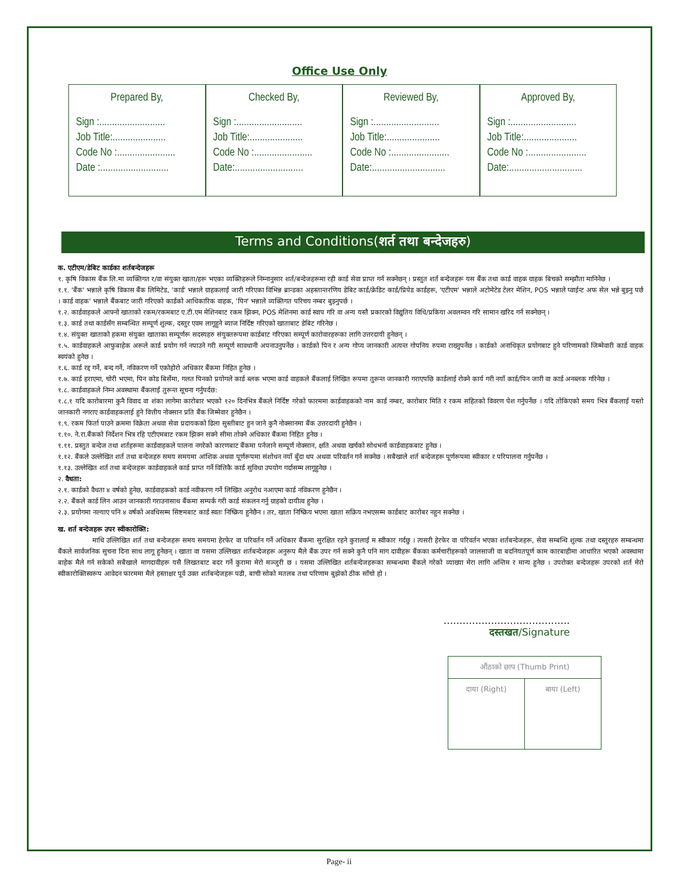Office Use Only
Prepared By,
Sign :..........................
Job Title:.....................
Code No :.......................
Date :...........................
Checked By,
Sign :..........................
Job Title:.....................
Code No :.......................
Date:...........................
Reviewed By,
Sign :..........................
Job Title:.....................
Code No :.......................
Date:.............................
Approved By,
Sign :..........................
Job Title:.....................
Code No :.......................
Date:.............................
Terms and Conditions(शर्त तथा बन्देजहरु)
क. एटीएम/डेबिट कार्डका शर्तबन्देजहरू
१. कृषि विकास बैंक लि.मा व्यक्तिगत र/वा संयुक्त खाता/हरू भएका व्यक्तिहरूले निम्नानुसार शर्त/बन्देजहरूमा रही कार्ड सेवा प्राप्त गर्न सक्नेछन् । प्रस्तुत शर्त बन्देजहरू यस बैंक तथा कार्ड वाहक ग्राहक बिचको सम्झौता मानिनेछ ।
१.१. 'बैंक' भन्नाले कृषि विकास बैंक लिमिटेड, 'कार्ड' भन्नाले ग्राहकलाई जारी गरिएका विभिन्न ब्रान्डका अहस्तान्तरणिय डेबिट कार्ड/क्रेडिट कार्ड/प्रिपेड कार्डहरू, 'एटीएम' भन्नाले अटोमेटेड टेलर मेशिन, POS भन्नाले प्वाईन्ट अफ सेल भन्ने बुझ्नु पर्छ । कार्ड वाहक' भन्नाले बैंकबाट जारी गरिएको कार्डको आधिकारिक वाहक, 'पिन' भन्नाले व्यक्तिगत परिचय नम्बर बुझ्नुपर्छ ।
१.२. कार्डवाहकले आफ्नो खाताको रकम/रकमबाट ए.टी.एम मेशिनबाट रकम झिक्न, POS मेशिनमा कार्ड स्वाप गरि वा अन्य यस्तै प्रकारको विद्युतिय विधि/प्रकिया अवलम्वन गरि सामान खरिद गर्न सक्नेछन् ।
१.३. कार्ड तथा कार्डसँग सम्बन्धित सम्पूर्ण शुल्क, दस्तुर एवम लागूहुने ब्याज निर्दिष्ट गरिएको खाताबाट डेबिट गरिनेछ ।
१.४. संयुक्त खाताको हकमा संयुक्त खाताका सम्पूर्णरू सदस्यहरु संयुक्तरूपमा कार्डबाट गरिएका सम्पूर्ण कारोवारहरूका लागि उत्तरदायी हुनेछन् ।
१.५. कार्डवाहकले आफुबाहेक अरूले कार्ड प्रयोग गर्न नपाउने गरी सम्पूर्ण सावधानी अपनाउनुपर्नेछ । कार्डको पिन र अन्य गोप्य जानकारी अत्यन्त गोपनिय रुपमा राख्नुपर्नेछ । कार्डको अनाधिकृत प्रयोगबाट हुने परिणामको जिम्मेवारी कार्ड वाहक स्वयंको हुनेछ ।
१.६. कार्ड रद्द गर्ने, बन्द गर्ने, नविकरण गर्ने एकोहोरो अधिकार बैंकमा निहित हुनेछ ।
१.७. कार्ड हराएमा, चोरी भएमा, पिन कोड बिर्सेमा, गलत पिनको प्रयोगले कार्ड ब्लक भएमा कार्ड वाहकले बैंकलाई लिखित रूपमा तुरून्त जानकारी गराएपछि कार्डलाई रोक्ने कार्य गरी नयाँ कार्ड/पिन जारी वा कार्ड अनब्लक गरिनेछ ।
१.८. कार्डवाहकले निम्न अवस्थामा बैंकलाई तुरून्त सूचना गर्नुपर्दछ:
१.८.१ यदि कारोबारमा कुनै विवाद वा शंका लागेमा कारोबार भएको १२० दिनभित्र बैंकले निर्दिष्ट गरेको फारममा कार्डवाहकको नाम कार्ड नम्बर, कारोबार मिति र रकम सहितको विवरण पेश गर्नुपर्नेछ । यदि तोकिएको समय भित्र बैंकलाई यस्तो जानकारी नगराए कार्डवाहकलाई हुने वित्तीय नोक्सान प्रति बैंक जिम्मेवार हुनेछैन ।
१.९. रकम फिर्ता पाउने क्रममा विक्रेता अथवा सेवा प्रदायकको ढिला सुस्तीबाट हुन जाने कुनै नोक्सानमा बैंक उत्तरदायी हुनेछैन ।
१.१०. ने.रा.बैंकको निर्देशन भित्र रहि एटीएमबाट रकम झिक्न सक्ने सीमा तोक्ने अधिकार बैंकमा निहित हुनेछ ।
१.११. प्रस्तुत बन्देज तथा शर्तहरूमा कार्डवाहकले पालना नगरेको कारणबाट बैंकमा पर्नजाने सम्पूर्ण नोक्सान, क्षति अथवा खर्चको सोधभर्ना कार्डवाहकबाट हुनेछ ।
१.१२. बैंकले उल्लेखित शर्त तथा बन्देजहरु समय समयमा आंशिक अथवा पूर्णरूपमा संशोधन नयाँ बुँदा थप अथवा परिवर्तन गर्न सक्नेछ । सबैखाले शर्त बन्देजहरू पूर्णरूपमा स्वीकार र परिपालना गर्नुपर्नेछ ।
१.१३. उल्लेखित शर्त तथा बन्देजहरू कार्डवाहकले कार्ड प्राप्त गर्ने वित्तिकै कार्ड सुविधा उपयोग गर्दासम्म लागूहुनेछ ।
२. वैधता:
२.१. कार्डको वैधता ४ वर्षको हुनेछ, कार्डवाहकको कार्ड नवीकरण गर्ने लिखित अनुरोध नआएमा कार्ड नविकरण हुनेछैन ।
२.२. बैंकले कार्ड लिन आउन जानकारी गराउनासाथ बैंकमा सम्पर्क गरी कार्ड संकलन गर्नु ग्राहको दायीत्व हुनेछ ।
२.३. प्रयोगमा नल्याए पनि ४ वर्षको अवधिसम्म सिष्टमबाट कार्ड स्वतः निष्क्रिय हुनेछैन । तर, खाता निष्क्रिय भएमा खाता सक्रिय नभएसम्म कार्डबाट कारोबर नहुन सक्नेछ ।
ख. शर्त बन्देजहरू उपर स्वीकारोक्ति:
माथि उल्लिखित शर्त तथा बन्देजहरू समय समयमा हेरफेर वा परिवर्तन गर्ने अधिकार बैंकमा सुरक्षित रहने कुरालाई म स्वीकार गर्दछु । त्यसरी हेरफेर वा परिवर्तन भएका शर्तबन्देजहरू, सेवा सम्बन्धि शुल्क तथा दस्तुरहरु सम्बन्धमा बैंकले सार्वजनिक सुचना दिना साथ लागू हुनेछन् । खाता वा यसमा उल्लिखत शर्तबन्देजहरू अनुरूप मैले बैंक उपर गर्न सक्ने कुनै पनि माग दावीहरू बैंकका कर्मचारीहरूको जालसाजी वा बदनियतपूर्ण काम कारबाहीमा आधारित भएको अवस्थामा बाहेक मैले गर्न सकेको सबैखाले मागदावीहरू यसै लिखतबाट बदर गर्ने कुरामा मेरो मञ्जुरी छ । यसमा उल्लिखित शर्तबन्देजहरूका सम्बन्धमा बैंकले गरेको व्याख्या मेरा लागि अन्तिम र मान्य हुनेछ । उपरोक्त बन्देजहरू उपरको शर्त मेरो स्वीकारोक्तिस्वरूप आवेदन फारममा मैले हस्ताक्षर पूर्व उक्त शर्तबन्देजहरू पढी, बाची सोको मतलब तथा परिणाम बुझेको ठीक साँचो हो ।
........................................
दस्तखत/Signature
| औंठाको छाप (Thumb Print) | |
| दाया (Right) | बाया (Left) |
Page- ii